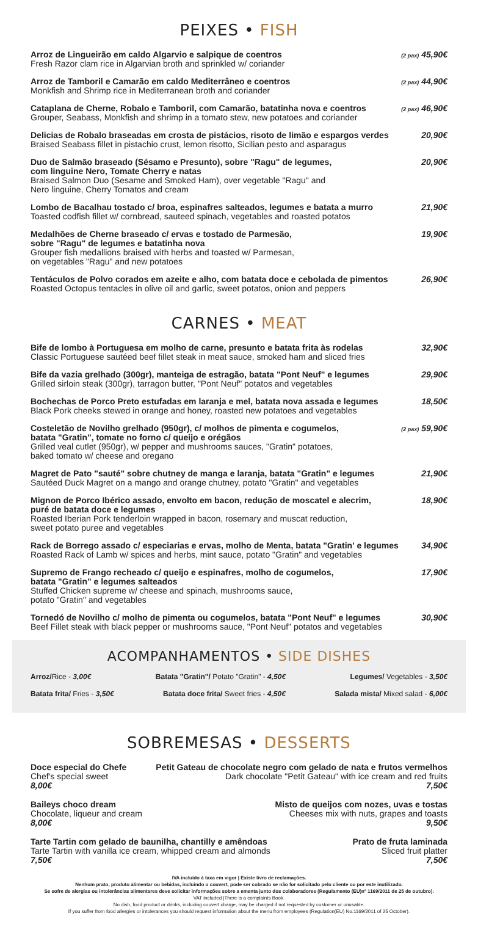PEIXES • FISH
Arroz de Lingueirão em caldo Algarvio e salpique de coentros
Fresh Razor clam rice in Algarvian broth and sprinkled w/ coriander
(2 pax) 45,90€
Arroz de Tamboril e Camarão em caldo Mediterrâneo e coentros
Monkfish and Shrimp rice in Mediterranean broth and coriander
(2 pax) 44,90€
Cataplana de Cherne, Robalo e Tamboril, com Camarão, batatinha nova e coentros
Grouper, Seabass, Monkfish and shrimp in a tomato stew, new potatoes and coriander
(2 pax) 46,90€
Delicias de Robalo braseadas em crosta de pistácios, risoto de limão e espargos verdes
Braised Seabass fillet in pistachio crust, lemon risotto, Sicilian pesto and asparagus
20,90€
Duo de Salmão braseado (Sésamo e Presunto), sobre "Ragu" de legumes,
com linguine Nero, Tomate Cherry e natas
Braised Salmon Duo (Sesame and Smoked Ham), over vegetable "Ragu" and
Nero linguine, Cherry Tomatos and cream
20,90€
Lombo de Bacalhau tostado c/ broa, espinafres salteados, legumes e batata a murro
Toasted codfish fillet w/ cornbread, sauteed spinach, vegetables and roasted potatos
21,90€
Medalhões de Cherne braseado c/ ervas e tostado de Parmesão,
sobre "Ragu" de legumes e batatinha nova
Grouper fish medallions braised with herbs and toasted w/ Parmesan,
on vegetables "Ragu" and new potatoes
19,90€
Tentáculos de Polvo corados em azeite e alho, com batata doce e cebolada de pimentos
Roasted Octopus tentacles in olive oil and garlic, sweet potatos, onion and peppers
26,90€
CARNES • MEAT
Bife de lombo à Portuguesa em molho de carne, presunto e batata frita às rodelas
Classic Portuguese sautéed beef fillet steak in meat sauce, smoked ham and sliced fries
32,90€
Bife da vazia grelhado (300gr), manteiga de estragão, batata "Pont Neuf" e legumes
Grilled sirloin steak (300gr), tarragon butter, "Pont Neuf" potatos and vegetables
29,90€
Bochechas de Porco Preto estufadas em laranja e mel, batata nova assada e legumes
Black Pork cheeks stewed in orange and honey, roasted new potatoes and vegetables
18,50€
Costeletão de Novilho grelhado (950gr), c/ molhos de pimenta e cogumelos,
batata "Gratin", tomate no forno c/ queijo e orégãos
Grilled veal cutlet (950gr), w/ pepper and mushrooms sauces, "Gratin" potatoes,
baked tomato w/ cheese and oregano
(2 pax) 59,90€
Magret de Pato "sauté" sobre chutney de manga e laranja, batata "Gratin" e legumes
Sautéed Duck Magret on a mango and orange chutney, potato "Gratin" and vegetables
21,90€
Mignon de Porco Ibérico assado, envolto em bacon, redução de moscatel e alecrim,
puré de batata doce e legumes
Roasted Iberian Pork tenderloin wrapped in bacon, rosemary and muscat reduction,
sweet potato puree and vegetables
18,90€
Rack de Borrego assado c/ especiarias e ervas, molho de Menta, batata "Gratin' e legumes
Roasted Rack of Lamb w/ spices and herbs, mint sauce, potato "Gratin" and vegetables
34,90€
Supremo de Frango recheado c/ queijo e espinafres, molho de cogumelos,
batata "Gratin" e legumes salteados
Stuffed Chicken supreme w/ cheese and spinach, mushrooms sauce,
potato "Gratin" and vegetables
17,90€
Tornedó de Novilho c/ molho de pimenta ou cogumelos, batata "Pont Neuf" e legumes
Beef Fillet steak with black pepper or mushrooms sauce, "Pont Neuf" potatos and vegetables
30,90€
ACOMPANHAMENTOS • SIDE DISHES
Arroz/Rice - 3,00€ Batata "Gratin"/ Potato "Gratin" - 4,50€ Legumes/ Vegetables - 3,50€
Batata frita/ Fries - 3,50€ Batata doce frita/ Sweet fries - 4,50€ Salada mista/ Mixed salad - 6,00€
SOBREMESAS • DESSERTS
Doce especial do Chefe
Chef's special sweet
8,00€
Petit Gateau de chocolate negro com gelado de nata e frutos vermelhos
Dark chocolate "Petit Gateau" with ice cream and red fruits
7,50€
Baileys choco dream
Chocolate, liqueur and cream
8,00€
Misto de queijos com nozes, uvas e tostas
Cheeses mix with nuts, grapes and toasts
9,50€
Tarte Tartin com gelado de baunilha, chantilly e amêndoas
Tarte Tartin with vanilla ice cream, whipped cream and almonds
7,50€
Prato de fruta laminada
Sliced fruit platter
7,50€
IVA incluído à taxa em vigor | Existe livro de reclamações.
Nenhum prato, produto alimentar ou bebidas, incluindo o couvert, pode ser cobrado se não for solicitado pelo cliente ou por este inutilizado.
Se sofre de alergias ou intolerâncias alimentares deve solicitar informações sobre a ementa junto dos colaboradores (Regulamento (EU)nº 1169/2011 de 25 de outubro).
VAT included |There is a complaints Book.
No dish, food product or drinks, including couvert charge, may be charged if not requested by customer or unusable.
If you suffer from food allergies or intolerances you should request information about the menu from employees (Regulation(EU) No.1169/2011 of 25 October).